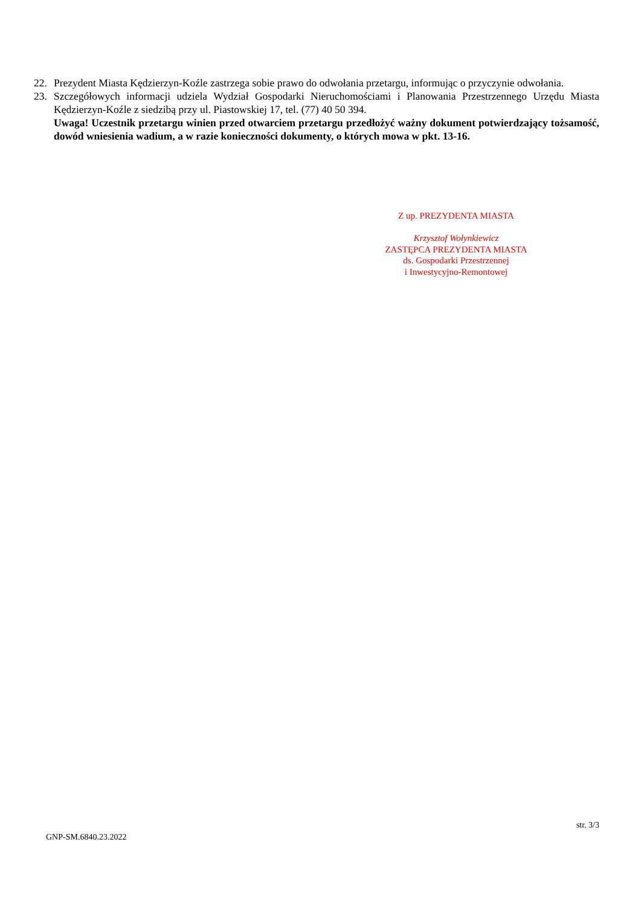22. Prezydent Miasta Kędzierzyn-Koźle zastrzega sobie prawo do odwołania przetargu, informując o przyczynie odwołania.
23. Szczegółowych informacji udziela Wydział Gospodarki Nieruchomościami i Planowania Przestrzennego Urzędu Miasta Kędzierzyn-Koźle z siedzibą przy ul. Piastowskiej 17, tel. (77) 40 50 394.
Uwaga! Uczestnik przetargu winien przed otwarciem przetargu przedłożyć ważny dokument potwierdzający tożsamość, dowód wniesienia wadium, a w razie konieczności dokumenty, o których mowa w pkt. 13-16.
Z up. PREZYDENTA MIASTA
Krzysztof Wołynkiewicz
ZASTĘPCA PREZYDENTA MIASTA
ds. Gospodarki Przestrzennej
i Inwestycyjno-Remontowej
str. 3/3
GNP-SM.6840.23.2022